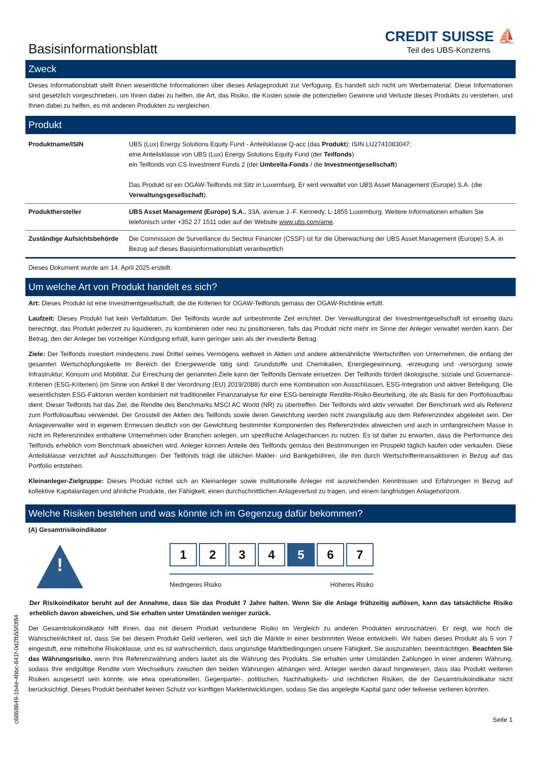Basisinformationsblatt
CREDIT SUISSE ⛵
Teil des UBS-Konzerns
Zweck
Dieses Informationsblatt stellt Ihnen wesentliche Informationen über dieses Anlageprodukt zur Verfügung. Es handelt sich nicht um Werbematerial. Diese Informationen sind gesetzlich vorgeschrieben, um Ihnen dabei zu helfen, die Art, das Risiko, die Kosten sowie die potenziellen Gewinne und Verluste dieses Produkts zu verstehen, und Ihnen dabei zu helfen, es mit anderen Produkten zu vergleichen.
Produkt
| Produktname/ISIN | UBS (Lux) Energy Solutions Equity Fund - Anteilsklasse Q-acc (das Produkt ); ISIN LU2741083047; eine Anteilsklasse von UBS (Lux) Energy Solutions Equity Fund (der Teilfonds ) ein Teilfonds von CS Investment Funds 2 (der Umbrella-Fonds / die Investmentgesellschaft ) Das Produkt ist ein OGAW-Teilfonds mit Sitz in Luxemburg. Er wird verwaltet von UBS Asset Management (Europe) S.A. (die Verwaltungsgesellschaft ). |
| Produkthersteller | UBS Asset Management (Europe) S.A. , 33A, avenue J.-F. Kennedy, L-1855 Luxemburg. Weitere Informationen erhalten Sie telefonisch unter +352 27 1511 oder auf der Website www.ubs.com/ame . |
| Zuständige Aufsichtsbehörde | Die Commission de Surveillance du Secteur Financier (CSSF) ist für die Überwachung der UBS Asset Management (Europe) S.A. in Bezug auf dieses Basisinformationsblatt verantwortlich |
Dieses Dokument wurde am 14. April 2025 erstellt.
Um welche Art von Produkt handelt es sich?
Art: Dieses Produkt ist eine Investmentgesellschaft, die die Kriterien für OGAW-Teilfonds gemäss der OGAW-Richtlinie erfüllt.
Laufzeit: Dieses Produkt hat kein Verfalldatum. Der Teilfonds wurde auf unbestimmte Zeit errichtet. Der Verwaltungsrat der Investmentgesellschaft ist einseitig dazu berechtigt, das Produkt jederzeit zu liquidieren, zu kombinieren oder neu zu positionieren, falls das Produkt nicht mehr im Sinne der Anleger verwaltet werden kann. Der Betrag, den der Anleger bei vorzeitiger Kündigung erhält, kann geringer sein als der investierte Betrag.
Ziele: Der Teilfonds investiert mindestens zwei Drittel seines Vermögens weltweit in Aktien und andere aktienähnliche Wertschriften von Unternehmen, die entlang der gesamten Wertschöpfungskette im Bereich der Energiewende tätig sind: Grundstoffe und Chemikalien, Energiegewinnung, -erzeugung und -versorgung sowie Infrastruktur, Konsum und Mobilität. Zur Erreichung der genannten Ziele kann der Teilfonds Derivate einsetzen. Der Teilfonds fördert ökologische, soziale und Governance-Kriterien (ESG-Kriterien) (im Sinne von Artikel 8 der Verordnung (EU) 2019/2088) durch eine Kombination von Ausschlüssen, ESG-Integration und aktiver Beteiligung. Die wesentlichsten ESG-Faktoren werden kombiniert mit traditioneller Finanzanalyse für eine ESG-bereinigte Rendite-Risiko-Beurteilung, die als Basis für den Portfolioaufbau dient. Dieser Teilfonds hat das Ziel, die Rendite des Benchmarks MSCI AC World (NR) zu übertreffen. Der Teilfonds wird aktiv verwaltet. Der Benchmark wird als Referenz zum Portfolioaufbau verwendet. Der Grossteil der Aktien des Teilfonds sowie deren Gewichtung werden nicht zwangsläufig aus dem Referenzindex abgeleitet sein. Der Anlageverwalter wird in eigenem Ermessen deutlich von der Gewichtung bestimmter Komponenten des Referenzindex abweichen und auch in umfangreichem Masse in nicht im Referenzindex enthaltene Unternehmen oder Branchen anlegen, um spezifische Anlagechancen zu nutzen. Es ist daher zu erwarten, dass die Performance des Teilfonds erheblich vom Benchmark abweichen wird. Anleger können Anteile des Teilfonds gemäss den Bestimmungen im Prospekt täglich kaufen oder verkaufen. Diese Anteilsklasse verzichtet auf Ausschüttungen. Der Teilfonds trägt die üblichen Makler- und Bankgebühren, die ihm durch Wertschriftentransaktionen in Bezug auf das Portfolio entstehen.
Kleinanleger-Zielgruppe: Dieses Produkt richtet sich an Kleinanleger sowie institutionelle Anleger mit ausreichenden Kenntnissen und Erfahrungen in Bezug auf kollektive Kapitalanlagen und ähnliche Produkte, der Fähigkeit, einen durchschnittlichen Anlageverlust zu tragen, und einem langfristigen Anlagehorizont.
Welche Risiken bestehen und was könnte ich im Gegenzug dafür bekommen?
(A) Gesamtrisikoindikator
!
1 2 3 4 5 6 7
Niedrigeres Risiko Höheres Risiko
Der Risikoindikator beruht auf der Annahme, dass Sie das Produkt 7 Jahre halten. Wenn Sie die Anlage frühzeitig auflösen, kann das tatsächliche Risiko erheblich davon abweichen, und Sie erhalten unter Umständen weniger zurück.
Der Gesamtrisikoindikator hilft Ihnen, das mit diesem Produkt verbundene Risiko im Vergleich zu anderen Produkten einzuschätzen. Er zeigt, wie hoch die Wahrscheinlichkeit ist, dass Sie bei diesem Produkt Geld verlieren, weil sich die Märkte in einer bestimmten Weise entwickeln. Wir haben dieses Produkt als 5 von 7 eingestuft, eine mittelhohe Risikoklasse, und es ist wahrscheinlich, dass ungünstige Marktbedingungen unsere Fähigkeit, Sie auszuzahlen, beeinträchtigen. Beachten Sie das Währungsrisiko, wenn Ihre Referenzwährung anders lautet als die Währung des Produkts. Sie erhalten unter Umständen Zahlungen in einer anderen Währung, sodass Ihre endgültige Rendite vom Wechselkurs zwischen den beiden Währungen abhängen wird. Anleger werden darauf hingewiesen, dass das Produkt weiteren Risiken ausgesetzt sein könnte, wie etwa operationellen, Gegenpartei-, politischen, Nachhaltigkeits- und rechtlichen Risiken, die der Gesamtrisikoindikator nicht berücksichtigt. Dieses Produkt beinhaltet keinen Schutz vor künftigen Marktentwicklungen, sodass Sie das angelegte Kapital ganz oder teilweise verlieren könnten.
Seite 1
c6868649-1b4e-4bbc-841f-0d2fb55f0f84